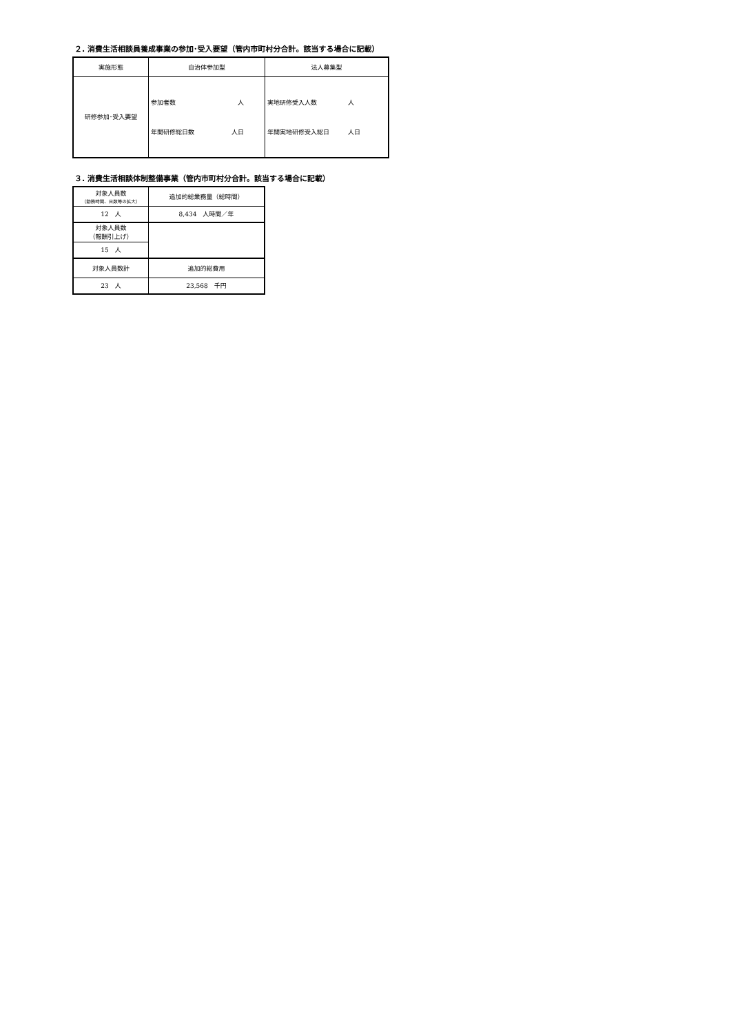２. 消費生活相談員養成事業の参加･受入要望（管内市町村分合計。該当する場合に記載）
| 実施形態 | 自治体参加型 | 法人募集型 |
| 研修参加･受入要望 | 参加者数 人 年間研修総日数 人日 | 実地研修受入人数 人 年間実地研修受入総日 人日 |
３. 消費生活相談体制整備事業（管内市町村分合計。該当する場合に記載）
| 対象人員数 （勤務時間、日数等の拡大） | 追加的総業務量（総時間） |
| 12 人 | 8,434 人時間／年 |
| 対象人員数 （報酬引上げ） | |
| 15 人 | |
| 対象人員数計 | 追加的総費用 |
| 23 人 | 23,568 千円 |